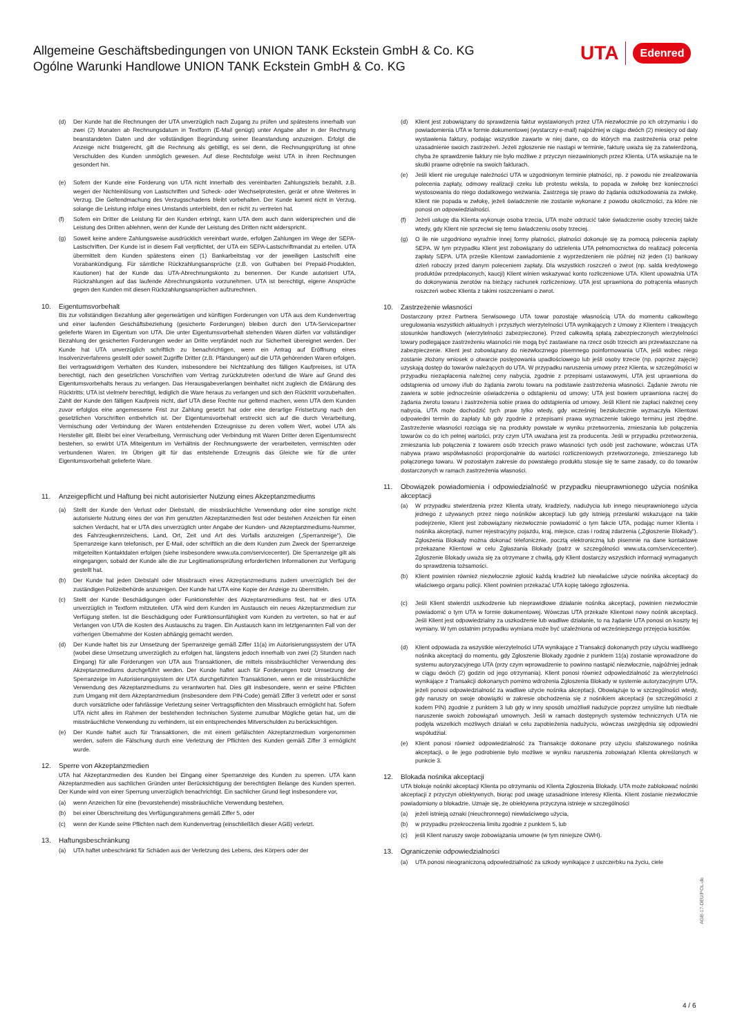Allgemeine Geschäftsbedingungen von UNION TANK Eckstein GmbH & Co. KG
Ogólne Warunki Handlowe UNION TANK Eckstein GmbH & Co. KG
UTA Edenred
(d) Der Kunde hat die Rechnungen der UTA unverzüglich nach Zugang zu prüfen und spätestens innerhalb von zwei (2) Monaten ab Rechnungsdatum in Textform (E-Mail genügt) unter Angabe aller in der Rechnung beanstandeten Daten und der vollständigen Begründung seiner Beanstandung anzuzeigen. Erfolgt die Anzeige nicht fristgerecht, gilt die Rechnung als gebilligt, es sei denn, die Rechnungsprüfung ist ohne Verschulden des Kunden unmöglich gewesen. Auf diese Rechtsfolge weist UTA in ihren Rechnungen gesondert hin.
(e) Sofern der Kunde eine Forderung von UTA nicht innerhalb des vereinbarten Zahlungsziels bezahlt, z.B. wegen der Nichteinlösung von Lastschriften und Scheck- oder Wechselprotesten, gerät er ohne Weiteres in Verzug. Die Geltendmachung des Verzugsschadens bleibt vorbehalten. Der Kunde kommt nicht in Verzug, solange die Leistung infolge eines Umstands unterbleibt, den er nicht zu vertreten hat.
(f) Sofern ein Dritter die Leistung für den Kunden erbringt, kann UTA dem auch dann widersprechen und die Leistung des Dritten ablehnen, wenn der Kunde der Leistung des Dritten nicht widerspricht.
(g) Soweit keine andere Zahlungsweise ausdrücklich vereinbart wurde, erfolgen Zahlungen im Wege der SEPA-Lastschriften. Der Kunde ist in diesem Fall verpflichtet, der UTA ein SEPA-Lastschriftmandat zu erteilen. UTA übermittelt dem Kunden spätestens einen (1) Bankarbeitstag vor der jeweiligen Lastschrift eine Vorabankündigung. Für sämtliche Rückzahlungsansprüche (z.B. von Guthaben bei Prepaid-Produkten, Kautionen) hat der Kunde das UTA-Abrechnungskonto zu benennen. Der Kunde autorisiert UTA, Rückzahlungen auf das laufende Abrechnungskonto vorzunehmen. UTA ist berechtigt, eigene Ansprüche gegen den Kunden mit diesen Rückzahlungsansprüchen aufzurechnen.
10. Eigentumsvorbehalt
Bis zur vollständigen Bezahlung aller gegenwärtigen und künftigen Forderungen von UTA aus dem Kundenvertrag und einer laufenden Geschäftsbeziehung (gesicherte Forderungen) bleiben durch den UTA-Servicepartner gelieferte Waren im Eigentum von UTA. Die unter Eigentumsvorbehalt stehenden Waren dürfen vor vollständiger Bezahlung der gesicherten Forderungen weder an Dritte verpfändet noch zur Sicherheit übereignet werden. Der Kunde hat UTA unverzüglich schriftlich zu benachrichtigen, wenn ein Antrag auf Eröffnung eines Insolvenzverfahrens gestellt oder soweit Zugriffe Dritter (z.B. Pfändungen) auf die UTA gehörenden Waren erfolgen. Bei vertragswidrigem Verhalten des Kunden, insbesondere bei Nichtzahlung des fälligen Kaufpreises, ist UTA berechtigt, nach den gesetzlichen Vorschriften vom Vertrag zurückzutreten oder/und die Ware auf Grund des Eigentumsvorbehalts heraus zu verlangen. Das Herausgabeverlangen beinhaltet nicht zugleich die Erklärung des Rücktritts; UTA ist vielmehr berechtigt, lediglich die Ware heraus zu verlangen und sich den Rücktritt vorzubehalten. Zahlt der Kunde den fälligen Kaufpreis nicht, darf UTA diese Rechte nur geltend machen, wenn UTA dem Kunden zuvor erfolglos eine angemessene Frist zur Zahlung gesetzt hat oder eine derartige Fristsetzung nach den gesetzlichen Vorschriften entbehrlich ist. Der Eigentumsvorbehalt erstreckt sich auf die durch Verarbeitung, Vermischung oder Verbindung der Waren entstehenden Erzeugnisse zu deren vollem Wert, wobei UTA als Hersteller gilt. Bleibt bei einer Verarbeitung, Vermischung oder Verbindung mit Waren Dritter deren Eigentumsrecht bestehen, so erwirbt UTA Miteigentum im Verhältnis der Rechnungswerte der verarbeiteten, vermischten oder verbundenen Waren. Im Übrigen gilt für das entstehende Erzeugnis das Gleiche wie für die unter Eigentumsvorbehalt gelieferte Ware.
11. Anzeigepflicht und Haftung bei nicht autorisierter Nutzung eines Akzeptanzmediums
(a) Stellt der Kunde den Verlust oder Diebstahl, die missbräuchliche Verwendung oder eine sonstige nicht autorisierte Nutzung eines der von ihm genutzten Akzeptanzmedien fest oder bestehen Anzeichen für einen solchen Verdacht, hat er UTA dies unverzüglich unter Angabe der Kunden- und Akzeptanzmediums-Nummer, des Fahrzeugkennzeichens, Land, Ort, Zeit und Art des Vorfalls anzuzeigen („Sperranzeige“). Die Sperranzeige kann telefonisch, per E-Mail, oder schriftlich an die dem Kunden zum Zweck der Sperranzeige mitgeteilten Kontaktdaten erfolgen (siehe insbesondere www.uta.com/servicecenter). Die Sperranzeige gilt als eingegangen, sobald der Kunde alle die zur Legitimationsprüfung erforderlichen Informationen zur Verfügung gestellt hat.
(b) Der Kunde hat jeden Diebstahl oder Missbrauch eines Akzeptanzmediums zudem unverzüglich bei der zuständigen Polizeibehörde anzuzeigen. Der Kunde hat UTA eine Kopie der Anzeige zu übermitteln.
(c) Stellt der Kunde Beschädigungen oder Funktionsfehler des Akzeptanzmediums fest, hat er dies UTA unverzüglich in Textform mitzuteilen. UTA wird dem Kunden im Austausch ein neues Akzeptanzmedium zur Verfügung stellen. Ist die Beschädigung oder Funktionsunfähigkeit vom Kunden zu vertreten, so hat er auf Verlangen von UTA die Kosten des Austauschs zu tragen. Ein Austausch kann im letztgenannten Fall von der vorherigen Übernahme der Kosten abhängig gemacht werden.
(d) Der Kunde haftet bis zur Umsetzung der Sperranzeige gemäß Ziffer 11(a) im Autorisierungssystem der UTA (wobei diese Umsetzung unverzüglich zu erfolgen hat, längstens jedoch innerhalb von zwei (2) Stunden nach Eingang) für alle Forderungen von UTA aus Transaktionen, die mittels missbräuchlicher Verwendung des Akzeptanzmediums durchgeführt werden. Der Kunde haftet auch für Forderungen trotz Umsetzung der Sperranzeige im Autorisierungssystem der UTA durchgeführten Transaktionen, wenn er die missbräuchliche Verwendung des Akzeptanzmediums zu verantworten hat. Dies gilt insbesondere, wenn er seine Pflichten zum Umgang mit dem Akzeptanzmedium (insbesondere dem PIN-Code) gemäß Ziffer 3 verletzt oder er sonst durch vorsätzliche oder fahrlässige Verletzung seiner Vertragspflichten den Missbrauch ermöglicht hat. Sofern UTA nicht alles im Rahmen der bestehenden technischen Systeme zumutbar Mögliche getan hat, um die missbräuchliche Verwendung zu verhindern, ist ein entsprechendes Mitverschulden zu berücksichtigen.
(e) Der Kunde haftet auch für Transaktionen, die mit einem gefälschten Akzeptanzmedium vorgenommen werden, sofern die Fälschung durch eine Verletzung der Pflichten des Kunden gemäß Ziffer 3 ermöglicht wurde.
12. Sperre von Akzeptanzmedien
UTA hat Akzeptanzmedien des Kunden bei Eingang einer Sperranzeige des Kunden zu sperren. UTA kann Akzeptanzmedien aus sachlichen Gründen unter Berücksichtigung der berechtigten Belange des Kunden sperren. Der Kunde wird von einer Sperrung unverzüglich benachrichtigt. Ein sachlicher Grund liegt insbesondere vor,
(a) wenn Anzeichen für eine (bevorstehende) missbräuchliche Verwendung bestehen,
(b) bei einer Überschreitung des Verfügungsrahmens gemäß Ziffer 5, oder
(c) wenn der Kunde seine Pflichten nach dem Kundenvertrag (einschließlich dieser AGB) verletzt.
13. Haftungsbeschränkung
(a) UTA haftet unbeschränkt für Schäden aus der Verletzung des Lebens, des Körpers oder der
(d) Klient jest zobowiązany do sprawdzenia faktur wystawionych przez UTA niezwłocznie po ich otrzymaniu i do powiadomienia UTA w formie dokumentowej (wystarczy e-mail) najpóźniej w ciągu dwóch (2) miesięcy od daty wystawienia faktury, podając wszystkie zawarte w niej dane, co do których ma zastrzeżenia oraz pełne uzasadnienie swoich zastrzeżeń. Jeżeli zgłoszenie nie nastąpi w terminie, fakturę uważa się za zatwierdzoną, chyba że sprawdzenie faktury nie było możliwe z przyczyn niezawinionych przez Klienta. UTA wskazuje na te skutki prawne odrębnie na swoich fakturach.
(e) Jeśli klient nie ureguluje należności UTA w uzgodnionym terminie płatności, np. z powodu nie zrealizowania polecenia zapłaty, odmowy realizacji czeku lub protestu weksla, to popada w zwłokę bez konieczności wystosowania do niego dodatkowego wezwania. Zastrzega się prawo do żądania odszkodowania za zwłokę. Klient nie popada w zwłokę, jeżeli świadczenie nie zostanie wykonane z powodu okoliczności, za które nie ponosi on odpowiedzialności.
(f) Jeżeli usługę dla Klienta wykonuje osoba trzecia, UTA może odrzucić takie świadczenie osoby trzeciej także wtedy, gdy Klient nie sprzeciwi się temu świadczeniu osoby trzeciej.
(g) O ile nie uzgodniono wyraźnie innej formy płatności, płatności dokonuje się za pomocą polecenia zapłaty SEPA. W tym przypadku Klient jest zobowiązany do udzielenia UTA pełnomocnictwa do realizacji polecenia zapłaty SEPA. UTA prześle Klientowi zawiadomienie z wyprzedzeniem nie później niż jeden (1) bankowy dzień roboczy przed danym poleceniem zapłaty. Dla wszystkich roszczeń o zwrot (np. salda kredytowego produktów przedpłaconych, kaucji) Klient winien wskazywać konto rozliczeniowe UTA. Klient upoważnia UTA do dokonywania zwrotów na bieżący rachunek rozliczeniowy. UTA jest uprawniona do potrącenia własnych roszczeń wobec Klienta z takimi roszczeniami o zwrot.
10. Zastrzeżenie własności
Dostarczony przez Partnera Serwisowego UTA towar pozostaje własnością UTA do momentu całkowitego uregulowania wszystkich aktualnych i przyszłych wierzytelności UTA wynikających z Umowy z Klientem i trwających stosunków handlowych (wierzytelności zabezpieczone). Przed całkowitą spłatą zabezpieczonych wierzytelności towary podlegające zastrzeżeniu własności nie mogą być zastawiane na rzecz osób trzecich ani przewłaszczane na zabezpieczenie. Klient jest zobowiązany do niezwłocznego pisemnego poinformowania UTA, jeśli wobec niego zostanie złożony wniosek o otwarcie postępowania upadłościowego lub jeśli osoby trzecie (np. poprzez zajęcie) uzyskają dostęp do towarów należących do UTA. W przypadku naruszenia umowy przez Klienta, w szczególności w przypadku niezapłacenia należnej ceny nabycia, zgodnie z przepisami ustawowymi, UTA jest uprawniona do odstąpienia od umowy i/lub do żądania zwrotu towaru na podstawie zastrzeżenia własności. Żądanie zwrotu nie zawiera w sobie jednocześnie oświadczenia o odstąpieniu od umowy; UTA jest bowiem uprawniona raczej do żądania zwrotu towaru i zastrzeżenia sobie prawa do odstąpienia od umowy. Jeśli Klient nie zapłaci należnej ceny nabycia, UTA może dochodzić tych praw tylko wtedy, gdy wcześniej bezskutecznie wyznaczyła Klientowi odpowiedni termin do zapłaty lub gdy zgodnie z przepisami prawa wyznaczenie takiego terminu jest zbędne. Zastrzeżenie własności rozciąga się na produkty powstałe w wyniku przetworzenia, zmieszania lub połączenia towarów co do ich pełnej wartości, przy czym UTA uważana jest za producenta. Jeśli w przypadku przetworzenia, zmieszania lub połączenia z towarem osób trzecich prawo własności tych osób jest zachowane, wówczas UTA nabywa prawo współwłasności proporcjonalnie do wartości rozliczeniowych przetworzonego, zmieszanego lub połączonego towaru. W pozostałym zakresie do powstałego produktu stosuje się te same zasady, co do towarów dostarczonych w ramach zastrzeżenia własności.
11. Obowiązek powiadomienia i odpowiedzialność w przypadku nieuprawnionego użycia nośnika akceptacji
(a) W przypadku stwierdzenia przez Klienta utraty, kradzieży, nadużycia lub innego nieuprawnionego użycia jednego z używanych przez niego nośników akceptacji lub gdy istnieją przesłanki wskazujące na takie podejrzenie, Klient jest zobowiązany niezwłocznie powiadomić o tym fakcie UTA, podając numer Klienta i nośnika akceptacji, numer rejestracyjny pojazdu, kraj, miejsce, czas i rodzaj zdarzenia („Zgłoszenie Blokady“). Zgłoszenia Blokady można dokonać telefonicznie, pocztą elektroniczną lub pisemnie na dane kontaktowe przekazane Klientowi w celu Zgłaszania Blokady (patrz w szczególności www.uta.com/servicecenter). Zgłoszenie Blokady uważa się za otrzymane z chwilą, gdy Klient dostarczy wszystkich informacji wymaganych do sprawdzenia tożsamości.
(b) Klient powinien również niezwłocznie zgłosić każdą kradzież lub niewłaściwe użycie nośnika akceptacji do właściwego organu policji. Klient powinien przekazać UTA kopię takiego zgłoszenia.
(c) Jeśli Klient stwierdzi uszkodzenie lub nieprawidłowe działanie nośnika akceptacji, powinien niezwłocznie powiadomić o tym UTA w formie dokumentowej. Wówczas UTA przekaże Klientowi nowy nośnik akceptacji. Jeśli Klient jest odpowiedzialny za uszkodzenie lub wadliwe działanie, to na żądanie UTA ponosi on koszty tej wymiany. W tym ostatnim przypadku wymiana może być uzależniona od wcześniejszego przejęcia kosztów.
(d) Klient odpowiada za wszystkie wierzytelności UTA wynikające z Transakcji dokonanych przy użyciu wadliwego nośnika akceptacji do momentu, gdy Zgłoszenie Blokady zgodnie z punktem 11(a) zostanie wprowadzone do systemu autoryzacyjnego UTA (przy czym wprowadzenie to powinno nastąpić niezwłocznie, najpóźniej jednak w ciągu dwóch (2) godzin od jego otrzymania). Klient ponosi również odpowiedzialność za wierzytelności wynikające z Transakcji dokonanych pomimo wdrożenia Zgłoszenia Blokady w systemie autoryzacyjnym UTA, jeżeli ponosi odpowiedzialność za wadliwe użycie nośnika akceptacji. Obowiązuje to w szczególności wtedy, gdy naruszy on swoje obowiązki w zakresie obchodzenia się z nośnikiem akceptacji (w szczególności z kodem PIN) zgodnie z punktem 3 lub gdy w inny sposób umożliwił nadużycie poprzez umyślne lub niedbałe naruszenie swoich zobowiązań umownych. Jeśli w ramach dostępnych systemów technicznych UTA nie podjęła wszelkich możliwych działań w celu zapobieżenia nadużyciu, wówczas uwzględnia się odpowiedni współudział.
(e) Klient ponosi również odpowiedzialność za Transakcje dokonane przy użyciu sfałszowanego nośnika akceptacji, o ile jego podrobienie było możliwe w wyniku naruszenia zobowiązań Klienta określonych w punkcie 3.
12. Blokada nośnika akceptacji
UTA blokuje nośniki akceptacji Klienta po otrzymaniu od Klienta Zgłoszenia Blokady. UTA może zablokować nośniki akceptacji z przyczyn obiektywnych, biorąc pod uwagę uzasadnione interesy Klienta. Klient zostanie niezwłocznie powiadomiony o blokadzie. Uznaje się, że obiektywna przyczyna istnieje w szczególności
(a) jeżeli istnieją oznaki (nieuchronnego) niewłaściwego użycia,
(b) w przypadku przekroczenia limitu zgodnie z punktem 5, lub
(c) jeśli Klient naruszy swoje zobowiązania umowne (w tym niniejsze OWH).
13. Ograniczenie odpowiedzialności
(a) UTA ponosi nieograniczoną odpowiedzialność za szkody wynikające z uszczerbku na życiu, ciele
AGB-17-DEU/POL-de
4 / 6